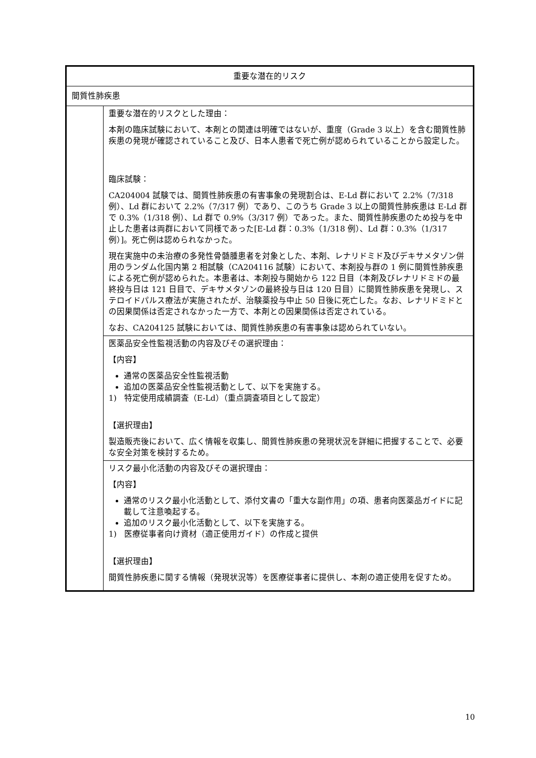| 重要な潜在的リスク | |
| 間質性肺疾患 | |
| | 重要な潜在的リスクとした理由： 本剤の臨床試験において、本剤との関連は明確ではないが、重度（Grade 3 以上）を含む間質性肺疾患の発現が確認されていること及び、日本人患者で死亡例が認められていることから設定した。 臨床試験： CA204004 試験では、間質性肺疾患の有害事象の発現割合は、E-Ld 群において 2.2%（7/318 例）、Ld 群において 2.2%（7/317 例）であり、このうち Grade 3 以上の間質性肺疾患は E-Ld 群で 0.3%（1/318 例）、Ld 群で 0.9%（3/317 例）であった。また、間質性肺疾患のため投与を中止した患者は両群において同様であった[E-Ld 群：0.3%（1/318 例）、Ld 群：0.3%（1/317 例）]。死亡例は認められなかった。 現在実施中の未治療の多発性骨髄腫患者を対象とした、本剤、レナリドミド及びデキサメタゾン併用のランダム化国内第 2 相試験（CA204116 試験）において、本剤投与群の 1 例に間質性肺疾患による死亡例が認められた。本患者は、本剤投与開始から 122 日目（本剤及びレナリドミドの最終投与日は 121 日目で、デキサメタゾンの最終投与日は 120 日目）に間質性肺疾患を発現し、ステロイドパルス療法が実施されたが、治験薬投与中止 50 日後に死亡した。なお、レナリドミドとの因果関係は否定されなかった一方で、本剤との因果関係は否定されている。 なお、CA204125 試験においては、間質性肺疾患の有害事象は認められていない。 |
| | 医薬品安全性監視活動の内容及びその選択理由： 【内容】 通常の医薬品安全性監視活動 追加の医薬品安全性監視活動として、以下を実施する。 1) 特定使用成績調査（E-Ld）（重点調査項目として設定） 【選択理由】 製造販売後において、広く情報を収集し、間質性肺疾患の発現状況を詳細に把握することで、必要な安全対策を検討するため。 |
| | リスク最小化活動の内容及びその選択理由： 【内容】 通常のリスク最小化活動として、添付文書の「重大な副作用」の項、患者向医薬品ガイドに記載して注意喚起する。 追加のリスク最小化活動として、以下を実施する。 1) 医療従事者向け資材（適正使用ガイド）の作成と提供 【選択理由】 間質性肺疾患に関する情報（発現状況等）を医療従事者に提供し、本剤の適正使用を促すため。 |
10